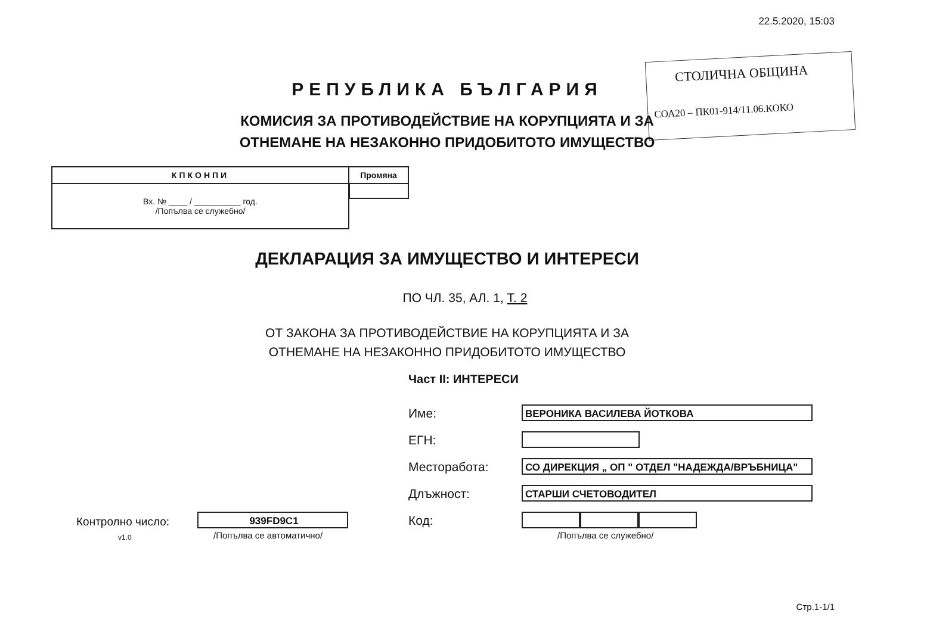22.5.2020, 15:03
РЕПУБЛИКА БЪЛГАРИЯ
СТОЛИЧНА ОБЩИНА
СОА20 – ПК01-914/11.06.КОКО
КОМИСИЯ ЗА ПРОТИВОДЕЙСТВИЕ НА КОРУПЦИЯТА И ЗА ОТНЕМАНЕ НА НЕЗАКОННО ПРИДОБИТОТО ИМУЩЕСТВО
| КПКОНПИ | Промяна |
| --- | --- |
| Вх. № ____ / __________ год. /Попълва се служебно/ | |
ДЕКЛАРАЦИЯ ЗА ИМУЩЕСТВО И ИНТЕРЕСИ
ПО ЧЛ. 35, АЛ. 1, Т. 2
ОТ ЗАКОНА ЗА ПРОТИВОДЕЙСТВИЕ НА КОРУПЦИЯТА И ЗА ОТНЕМАНЕ НА НЕЗАКОННО ПРИДОБИТОТО ИМУЩЕСТВО
Част II: ИНТЕРЕСИ
Име: ВЕРОНИКА ВАСИЛЕВА ЙОТКОВА
ЕГН:
Месторабота: СО ДИРЕКЦИЯ „ ОП " ОТДЕЛ "НАДЕЖДА/ВРЪБНИЦА"
Длъжност: СТАРШИ СЧЕТОВОДИТЕЛ
Код:
/Попълва се служебно/
Контролно число:
v1.0
939FD9C1
/Попълва се автоматично/
Стр.1-1/1